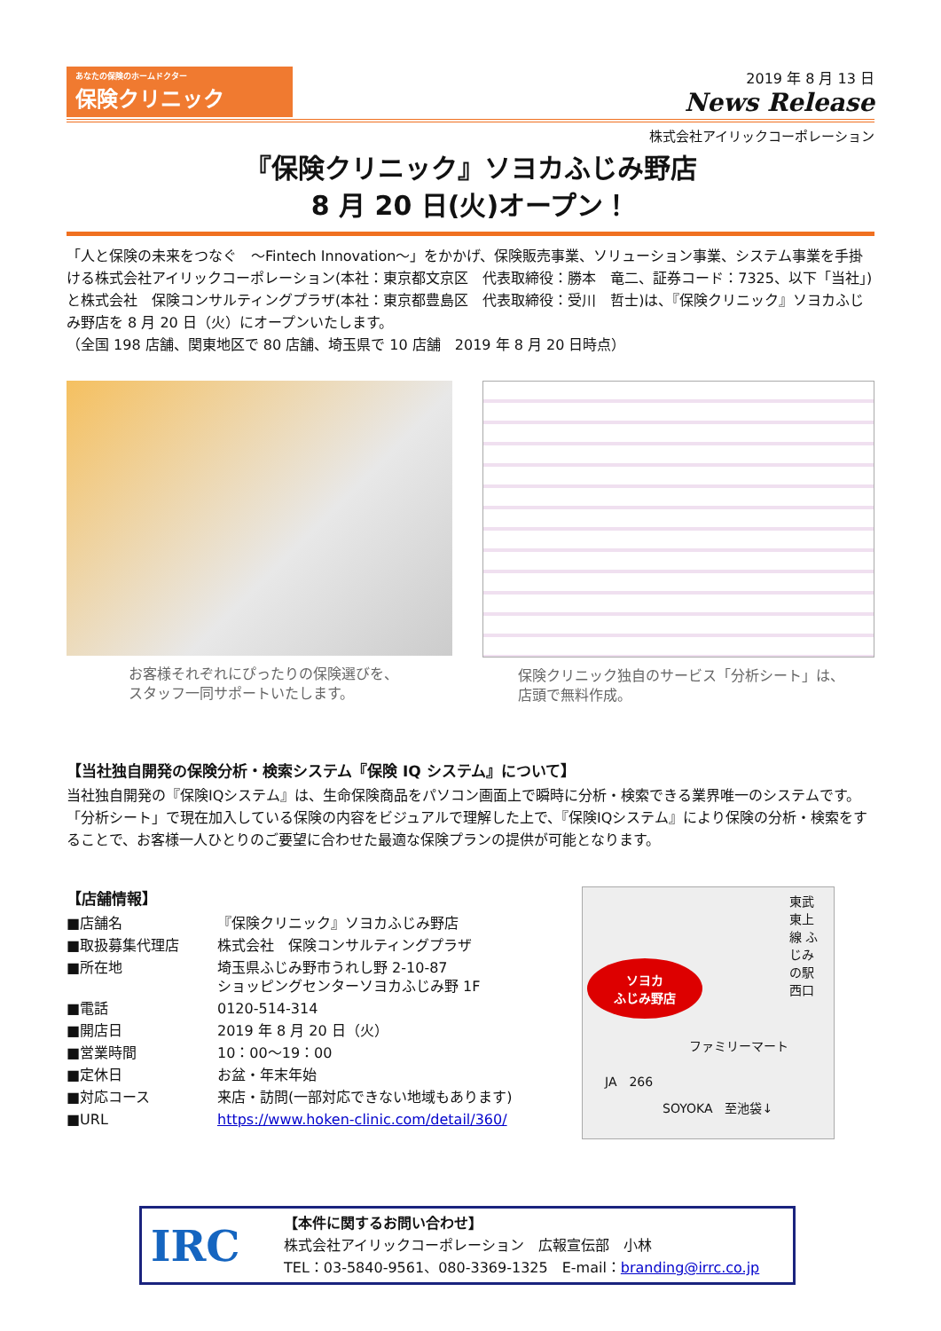あなたの保険のホームドクター
保険クリニック
2019 年 8 月 13 日
News Release
株式会社アイリックコーポレーション
『保険クリニック』ソヨカふじみ野店
8 月 20 日(火)オープン！
「人と保険の未来をつなぐ　～Fintech Innovation～」をかかげ、保険販売事業、ソリューション事業、システム事業を手掛ける株式会社アイリックコーポレーション(本社：東京都文京区　代表取締役：勝本　竜二、証券コード：7325、以下「当社」)と株式会社　保険コンサルティングプラザ(本社：東京都豊島区　代表取締役：受川　哲士)は、『保険クリニック』ソヨカふじみ野店を 8 月 20 日（火）にオープンいたします。
（全国 198 店舗、関東地区で 80 店舗、埼玉県で 10 店舗　2019 年 8 月 20 日時点）
お客様それぞれにぴったりの保険選びを、
スタッフ一同サポートいたします。
保険クリニック独自のサービス「分析シート」は、
店頭で無料作成。
【当社独自開発の保険分析・検索システム『保険 IQ システム』について】
当社独自開発の『保険IQシステム』は、生命保険商品をパソコン画面上で瞬時に分析・検索できる業界唯一のシステムです。
「分析シート」で現在加入している保険の内容をビジュアルで理解した上で、『保険IQシステム』により保険の分析・検索をすることで、お客様一人ひとりのご要望に合わせた最適な保険プランの提供が可能となります。
【店舗情報】
| ■店舗名 | 『保険クリニック』ソヨカふじみ野店 |
| ■取扱募集代理店 | 株式会社 保険コンサルティングプラザ |
| ■所在地 | 埼玉県ふじみ野市うれし野 2-10-87 ショッピングセンターソヨカふじみ野 1F |
| ■電話 | 0120-514-314 |
| ■開店日 | 2019 年 8 月 20 日（火） |
| ■営業時間 | 10：00～19：00 |
| ■定休日 | お盆・年末年始 |
| ■対応コース | 来店・訪問(一部対応できない地域もあります) |
| ■URL | https://www.hoken-clinic.com/detail/360/ |
東武東上線 ふじみの駅 西口
ソヨカ
ふじみ野店
ファミリーマート
JA　266
SOYOKA　至池袋↓
IRC
【本件に関するお問い合わせ】
株式会社アイリックコーポレーション　広報宣伝部　小林
TEL：03-5840-9561、080-3369-1325　E-mail：branding@irrc.co.jp